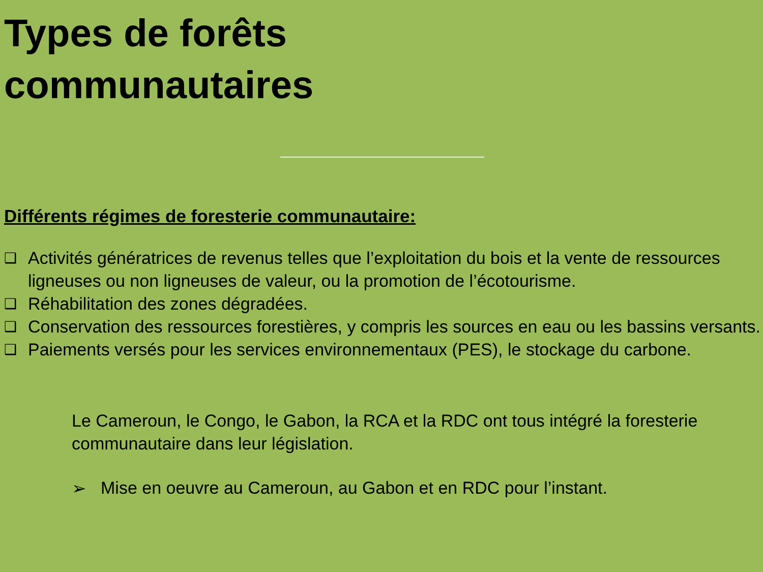Types de forêts
communautaires
Différents régimes de foresterie communautaire:
❑ Activités génératrices de revenus telles que l’exploitation du bois et la vente de ressources ligneuses ou non ligneuses de valeur, ou la promotion de l’écotourisme.
❑ Réhabilitation des zones dégradées.
❑ Conservation des ressources forestières, y compris les sources en eau ou les bassins versants.
❑ Paiements versés pour les services environnementaux (PES), le stockage du carbone.
Le Cameroun, le Congo, le Gabon, la RCA et la RDC ont tous intégré la foresterie communautaire dans leur législation.
➢ Mise en oeuvre au Cameroun, au Gabon et en RDC pour l’instant.